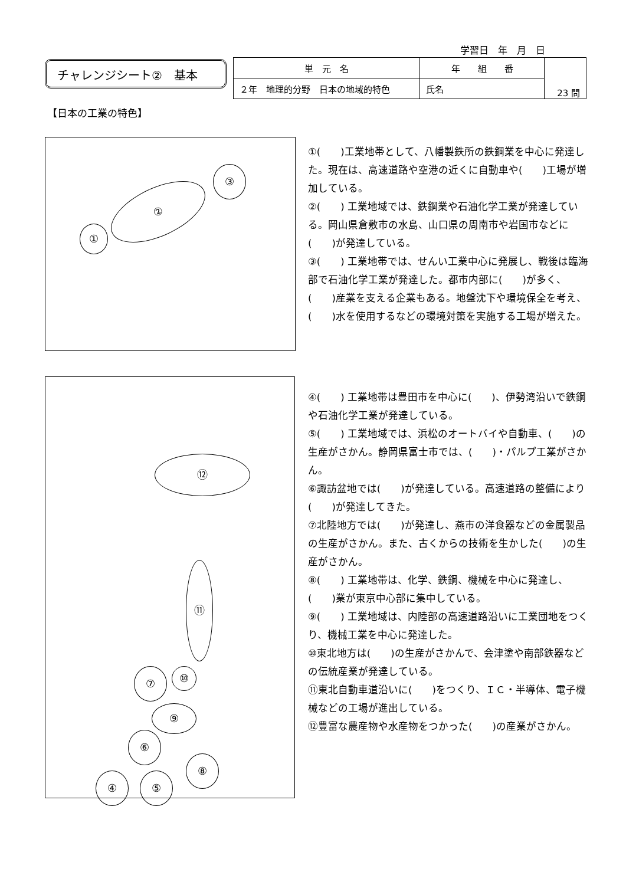学習日　年　月　日
チャレンジシート②　基本
| 単 元 名 | 年 組 番 | 23 問 |
| ２年 地理的分野 日本の地域的特色 | 氏名 | |
【日本の工業の特色】
①
②
③
①(　　)工業地帯として、八幡製鉄所の鉄鋼業を中心に発達した。現在は、高速道路や空港の近くに自動車や(　　)工場が増加している。
②(　　) 工業地域では、鉄鋼業や石油化学工業が発達している。岡山県倉敷市の水島、山口県の周南市や岩国市などに(　　)が発達している。
③(　　) 工業地帯では、せんい工業中心に発展し、戦後は臨海部で石油化学工業が発達した。都市内部に(　　)が多く、(　　)産業を支える企業もある。地盤沈下や環境保全を考え、(　　)水を使用するなどの環境対策を実施する工場が増えた。
⑫
⑪
⑩
⑦
⑨
⑥
⑧
④ ⑤
④(　　) 工業地帯は豊田市を中心に(　　)、伊勢湾沿いで鉄鋼や石油化学工業が発達している。
⑤(　　) 工業地域では、浜松のオートバイや自動車、(　　)の生産がさかん。静岡県富士市では、(　　)・パルプ工業がさかん。
⑥諏訪盆地では(　　)が発達している。高速道路の整備により(　　)が発達してきた。
⑦北陸地方では(　　)が発達し、燕市の洋食器などの金属製品の生産がさかん。また、古くからの技術を生かした(　　)の生産がさかん。
⑧(　　) 工業地帯は、化学、鉄鋼、機械を中心に発達し、(　　)業が東京中心部に集中している。
⑨(　　) 工業地域は、内陸部の高速道路沿いに工業団地をつくり、機械工業を中心に発達した。
⑩東北地方は(　　)の生産がさかんで、会津塗や南部鉄器などの伝統産業が発達している。
⑪東北自動車道沿いに(　　)をつくり、ＩＣ・半導体、電子機械などの工場が進出している。
⑫豊富な農産物や水産物をつかった(　　)の産業がさかん。